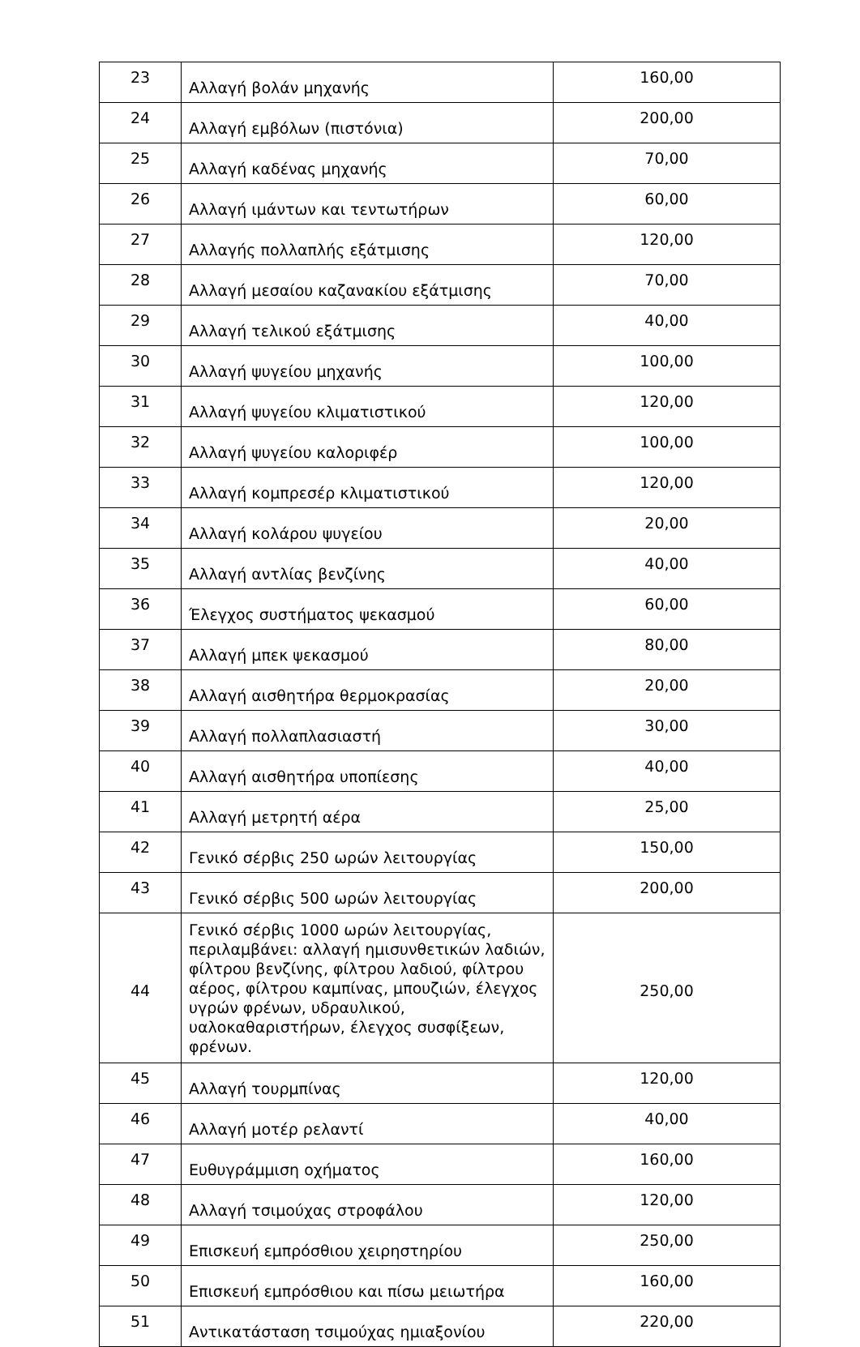| 23 | Αλλαγή βολάν μηχανής | 160,00 |
| 24 | Αλλαγή εμβόλων (πιστόνια) | 200,00 |
| 25 | Αλλαγή καδένας μηχανής | 70,00 |
| 26 | Αλλαγή ιμάντων και τεντωτήρων | 60,00 |
| 27 | Αλλαγής πολλαπλής εξάτμισης | 120,00 |
| 28 | Αλλαγή μεσαίου καζανακίου εξάτμισης | 70,00 |
| 29 | Αλλαγή τελικού εξάτμισης | 40,00 |
| 30 | Αλλαγή ψυγείου μηχανής | 100,00 |
| 31 | Αλλαγή ψυγείου κλιματιστικού | 120,00 |
| 32 | Αλλαγή ψυγείου καλοριφέρ | 100,00 |
| 33 | Αλλαγή κομπρεσέρ κλιματιστικού | 120,00 |
| 34 | Αλλαγή κολάρου ψυγείου | 20,00 |
| 35 | Αλλαγή αντλίας βενζίνης | 40,00 |
| 36 | Έλεγχος συστήματος ψεκασμού | 60,00 |
| 37 | Αλλαγή μπεκ ψεκασμού | 80,00 |
| 38 | Αλλαγή αισθητήρα θερμοκρασίας | 20,00 |
| 39 | Αλλαγή πολλαπλασιαστή | 30,00 |
| 40 | Αλλαγή αισθητήρα υποπίεσης | 40,00 |
| 41 | Αλλαγή μετρητή αέρα | 25,00 |
| 42 | Γενικό σέρβις 250 ωρών λειτουργίας | 150,00 |
| 43 | Γενικό σέρβις 500 ωρών λειτουργίας | 200,00 |
| 44 | Γενικό σέρβις 1000 ωρών λειτουργίας, περιλαμβάνει: αλλαγή ημισυνθετικών λαδιών, φίλτρου βενζίνης, φίλτρου λαδιού, φίλτρου αέρος, φίλτρου καμπίνας, μπουζιών, έλεγχος υγρών φρένων, υδραυλικού, υαλοκαθαριστήρων, έλεγχος συσφίξεων, φρένων. | 250,00 |
| 45 | Αλλαγή τουρμπίνας | 120,00 |
| 46 | Αλλαγή μοτέρ ρελαντί | 40,00 |
| 47 | Ευθυγράμμιση οχήματος | 160,00 |
| 48 | Αλλαγή τσιμούχας στροφάλου | 120,00 |
| 49 | Επισκευή εμπρόσθιου χειρηστηρίου | 250,00 |
| 50 | Επισκευή εμπρόσθιου και πίσω μειωτήρα | 160,00 |
| 51 | Αντικατάσταση τσιμούχας ημιαξονίου | 220,00 |